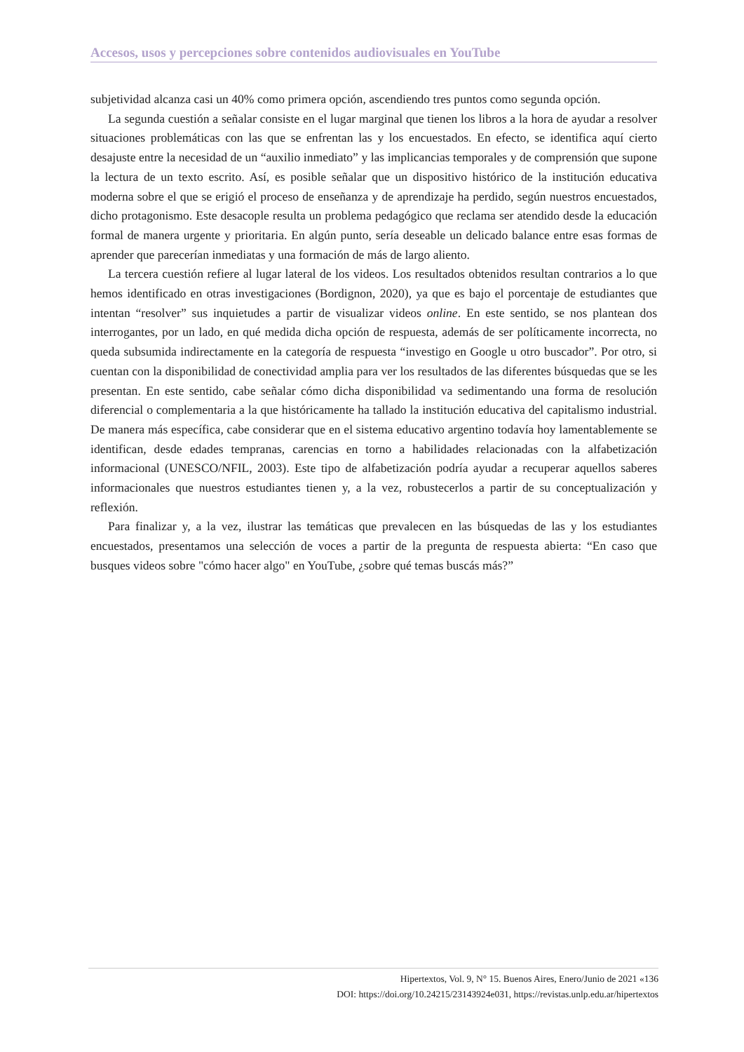Accesos, usos y percepciones sobre contenidos audiovisuales en YouTube
subjetividad alcanza casi un 40% como primera opción, ascendiendo tres puntos como segunda opción.
La segunda cuestión a señalar consiste en el lugar marginal que tienen los libros a la hora de ayudar a resolver situaciones problemáticas con las que se enfrentan las y los encuestados. En efecto, se identifica aquí cierto desajuste entre la necesidad de un “auxilio inmediato” y las implicancias temporales y de comprensión que supone la lectura de un texto escrito. Así, es posible señalar que un dispositivo histórico de la institución educativa moderna sobre el que se erigió el proceso de enseñanza y de aprendizaje ha perdido, según nuestros encuestados, dicho protagonismo. Este desacople resulta un problema pedagógico que reclama ser atendido desde la educación formal de manera urgente y prioritaria. En algún punto, sería deseable un delicado balance entre esas formas de aprender que parecerían inmediatas y una formación de más de largo aliento.
La tercera cuestión refiere al lugar lateral de los videos. Los resultados obtenidos resultan contrarios a lo que hemos identificado en otras investigaciones (Bordignon, 2020), ya que es bajo el porcentaje de estudiantes que intentan “resolver” sus inquietudes a partir de visualizar videos online. En este sentido, se nos plantean dos interrogantes, por un lado, en qué medida dicha opción de respuesta, además de ser políticamente incorrecta, no queda subsumida indirectamente en la categoría de respuesta “investigo en Google u otro buscador”. Por otro, si cuentan con la disponibilidad de conectividad amplia para ver los resultados de las diferentes búsquedas que se les presentan. En este sentido, cabe señalar cómo dicha disponibilidad va sedimentando una forma de resolución diferencial o complementaria a la que históricamente ha tallado la institución educativa del capitalismo industrial. De manera más específica, cabe considerar que en el sistema educativo argentino todavía hoy lamentablemente se identifican, desde edades tempranas, carencias en torno a habilidades relacionadas con la alfabetización informacional (UNESCO/NFIL, 2003). Este tipo de alfabetización podría ayudar a recuperar aquellos saberes informacionales que nuestros estudiantes tienen y, a la vez, robustecerlos a partir de su conceptualización y reflexión.
Para finalizar y, a la vez, ilustrar las temáticas que prevalecen en las búsquedas de las y los estudiantes encuestados, presentamos una selección de voces a partir de la pregunta de respuesta abierta: “En caso que busques videos sobre "cómo hacer algo" en YouTube, ¿sobre qué temas buscás más?”
Hipertextos, Vol. 9, N° 15. Buenos Aires, Enero/Junio de 2021 «136
DOI: https://doi.org/10.24215/23143924e031, https://revistas.unlp.edu.ar/hipertextos